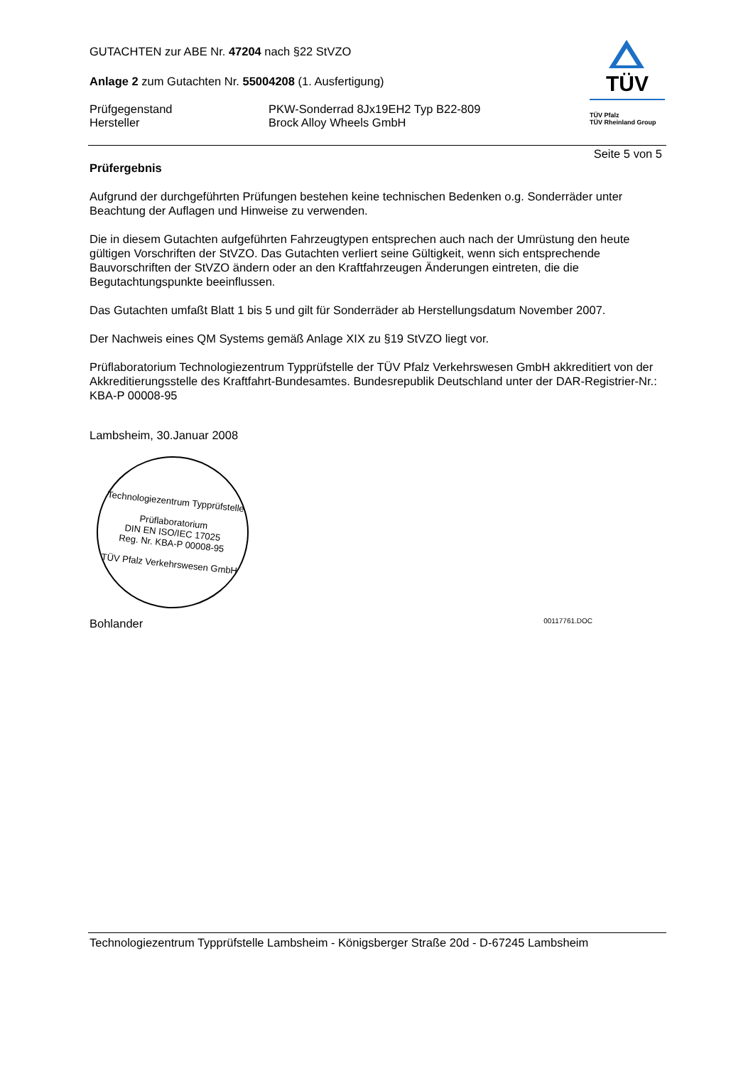GUTACHTEN zur ABE Nr. 47204 nach §22 StVZO
Anlage 2 zum Gutachten Nr. 55004208 (1. Ausfertigung)
Prüfgegenstand
Hersteller
PKW-Sonderrad 8Jx19EH2 Typ B22-809
Brock Alloy Wheels GmbH
TÜV
TÜV Pfalz
TÜV Rheinland Group
Seite 5 von 5
Prüfergebnis
Aufgrund der durchgeführten Prüfungen bestehen keine technischen Bedenken o.g. Sonderräder unter Beachtung der Auflagen und Hinweise zu verwenden.
Die in diesem Gutachten aufgeführten Fahrzeugtypen entsprechen auch nach der Umrüstung den heute gültigen Vorschriften der StVZO. Das Gutachten verliert seine Gültigkeit, wenn sich entsprechende Bauvorschriften der StVZO ändern oder an den Kraftfahrzeugen Änderungen eintreten, die die Begutachtungspunkte beeinflussen.
Das Gutachten umfaßt Blatt 1 bis 5 und gilt für Sonderräder ab Herstellungsdatum November 2007.
Der Nachweis eines QM Systems gemäß Anlage XIX zu §19 StVZO liegt vor.
Prüflaboratorium Technologiezentrum Typprüfstelle der TÜV Pfalz Verkehrswesen GmbH akkreditiert von der Akkreditierungsstelle des Kraftfahrt-Bundesamtes. Bundesrepublik Deutschland unter der DAR-Registrier-Nr.: KBA-P 00008-95
Lambsheim, 30.Januar 2008
Technologiezentrum Typprüfstelle
Prüflaboratorium
DIN EN ISO/IEC 17025
Reg. Nr. KBA-P 00008-95
TÜV Pfalz Verkehrswesen GmbH
Bohlander 00117761.DOC
Technologiezentrum Typprüfstelle Lambsheim - Königsberger Straße 20d - D-67245 Lambsheim